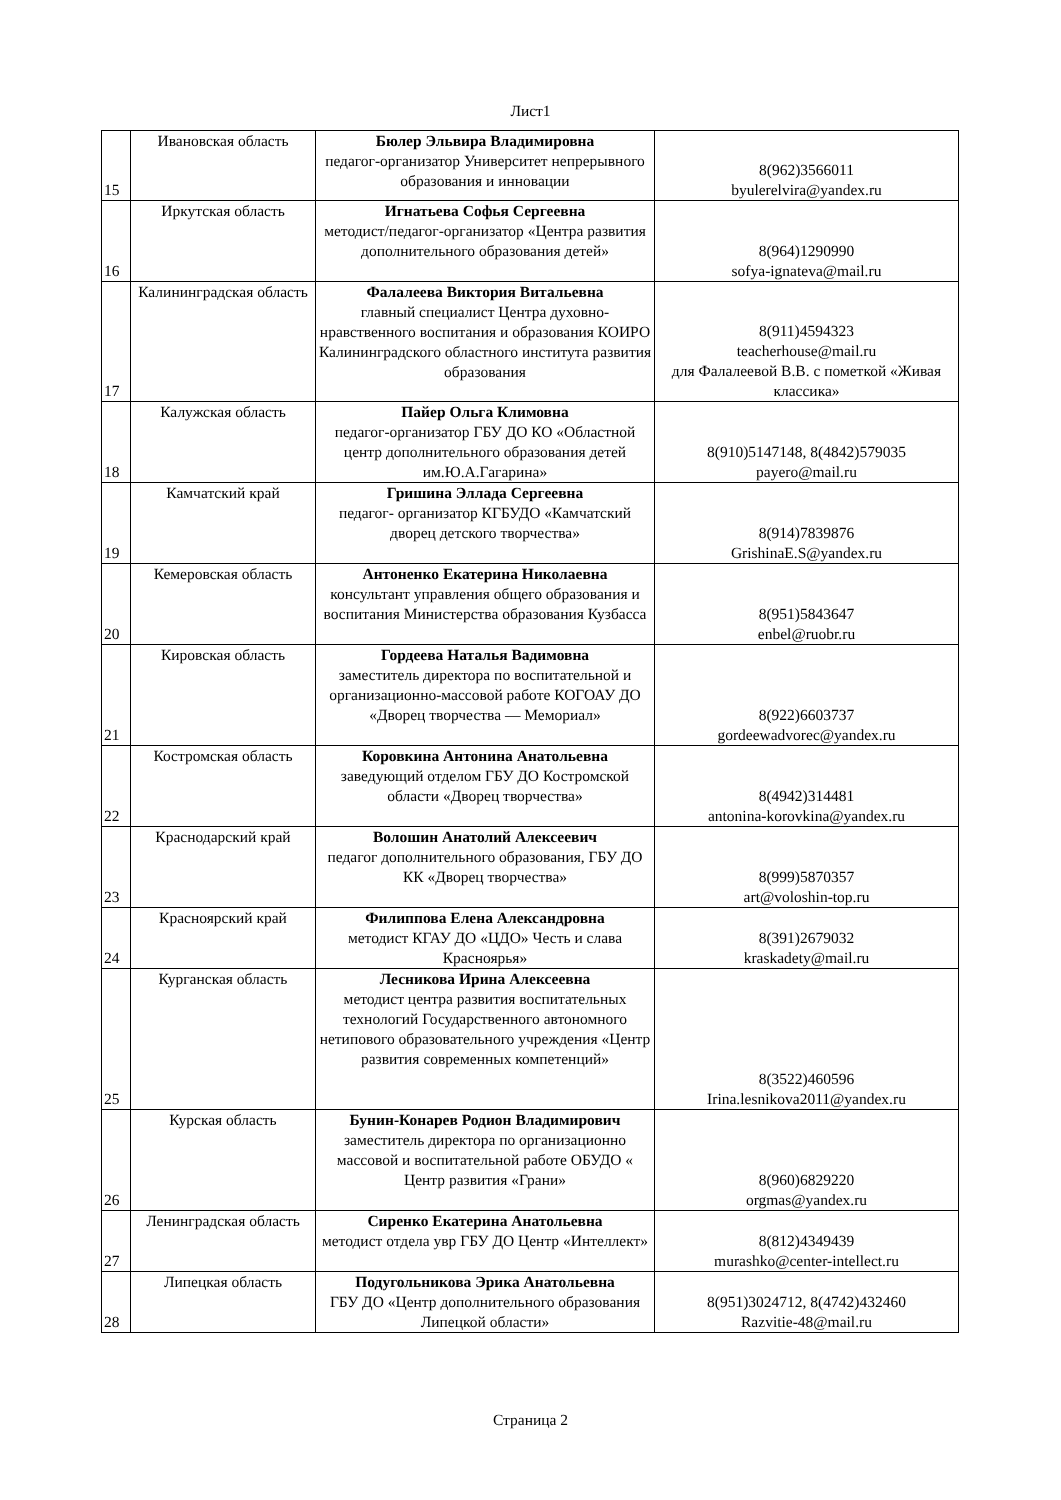Лист1
| 15 | Ивановская область | Бюлер Эльвира Владимировна педагог-организатор Университет непрерывного образования и инновации | 8(962)3566011 byulerelvira@yandex.ru |
| 16 | Иркутская область | Игнатьева Софья Сергеевна методист/педагог-организатор «Центра развития дополнительного образования детей» | 8(964)1290990 sofya-ignateva@mail.ru |
| 17 | Калининградская область | Фалалеева Виктория Витальевна главный специалист Центра духовно-нравственного воспитания и образования КОИРО Калининградского областного института развития образования | 8(911)4594323 teacherhouse@mail.ru для Фалалеевой В.В. с пометкой «Живая классика» |
| 18 | Калужская область | Пайер Ольга Климовна педагог-организатор ГБУ ДО КО «Областной центр дополнительного образования детей им.Ю.А.Гагарина» | 8(910)5147148, 8(4842)579035 payero@mail.ru |
| 19 | Камчатский край | Гришина Эллада Сергеевна педагог- организатор КГБУДО «Камчатский дворец детского творчества» | 8(914)7839876 GrishinaE.S@yandex.ru |
| 20 | Кемеровская область | Антоненко Екатерина Николаевна консультант управления общего образования и воспитания Министерства образования Кузбасса | 8(951)5843647 enbel@ruobr.ru |
| 21 | Кировская область | Гордеева Наталья Вадимовна заместитель директора по воспитательной и организационно-массовой работе КОГОАУ ДО «Дворец творчества — Мемориал» | 8(922)6603737 gordeewadvorec@yandex.ru |
| 22 | Костромская область | Коровкина Антонина Анатольевна заведующий отделом ГБУ ДО Костромской области «Дворец творчества» | 8(4942)314481 antonina-korovkina@yandex.ru |
| 23 | Краснодарский край | Волошин Анатолий Алексеевич педагог дополнительного образования, ГБУ ДО КК «Дворец творчества» | 8(999)5870357 art@voloshin-top.ru |
| 24 | Красноярский край | Филиппова Елена Александровна методист КГАУ ДО «ЦДО» Честь и слава Красноярья» | 8(391)2679032 kraskadety@mail.ru |
| 25 | Курганская область | Лесникова Ирина Алексеевна методист центра развития воспитательных технологий Государственного автономного нетипового образовательного учреждения «Центр развития современных компетенций» | 8(3522)460596 Irina.lesnikova2011@yandex.ru |
| 26 | Курская область | Бунин-Конарев Родион Владимирович заместитель директора по организационно массовой и воспитательной работе ОБУДО « Центр развития «Грани» | 8(960)6829220 orgmas@yandex.ru |
| 27 | Ленинградская область | Сиренко Екатерина Анатольевна методист отдела увр ГБУ ДО Центр «Интеллект» | 8(812)4349439 murashko@center-intellect.ru |
| 28 | Липецкая область | Подугольникова Эрика Анатольевна ГБУ ДО «Центр дополнительного образования Липецкой области» | 8(951)3024712, 8(4742)432460 Razvitie-48@mail.ru |
Страница 2